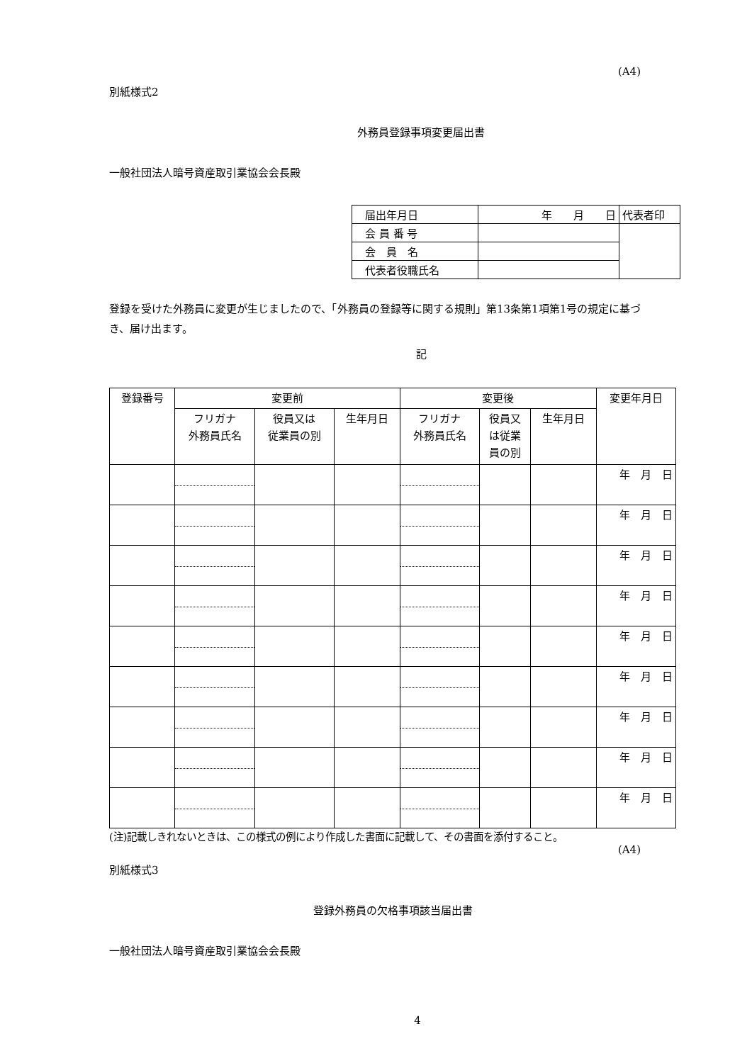(A4)
別紙様式2
外務員登録事項変更届出書
一般社団法人暗号資産取引業協会会長殿
| 届出年月日 | 年 月 日 | 代表者印 |
| 会 員 番 号 | | |
| 会 員 名 | | |
| 代表者役職氏名 | | |
登録を受けた外務員に変更が生じましたので、「外務員の登録等に関する規則」第13条第1項第1号の規定に基づき、届け出ます。
記
| 登録番号 | 変更前 | | | 変更後 | | | 変更年月日 |
| --- | --- | --- | --- | --- | --- | --- | --- |
| | フリガナ 外務員氏名 | 役員又は 従業員の別 | 生年月日 | フリガナ 外務員氏名 | 役員又 は従業 員の別 | 生年月日 | |
| | | | | | | | 年 月 日 |
| | | | | | | | 年 月 日 |
| | | | | | | | 年 月 日 |
| | | | | | | | 年 月 日 |
| | | | | | | | 年 月 日 |
| | | | | | | | 年 月 日 |
| | | | | | | | 年 月 日 |
| | | | | | | | 年 月 日 |
| | | | | | | | 年 月 日 |
(注)記載しきれないときは、この様式の例により作成した書面に記載して、その書面を添付すること。
(A4)
別紙様式3
登録外務員の欠格事項該当届出書
一般社団法人暗号資産取引業協会会長殿
4